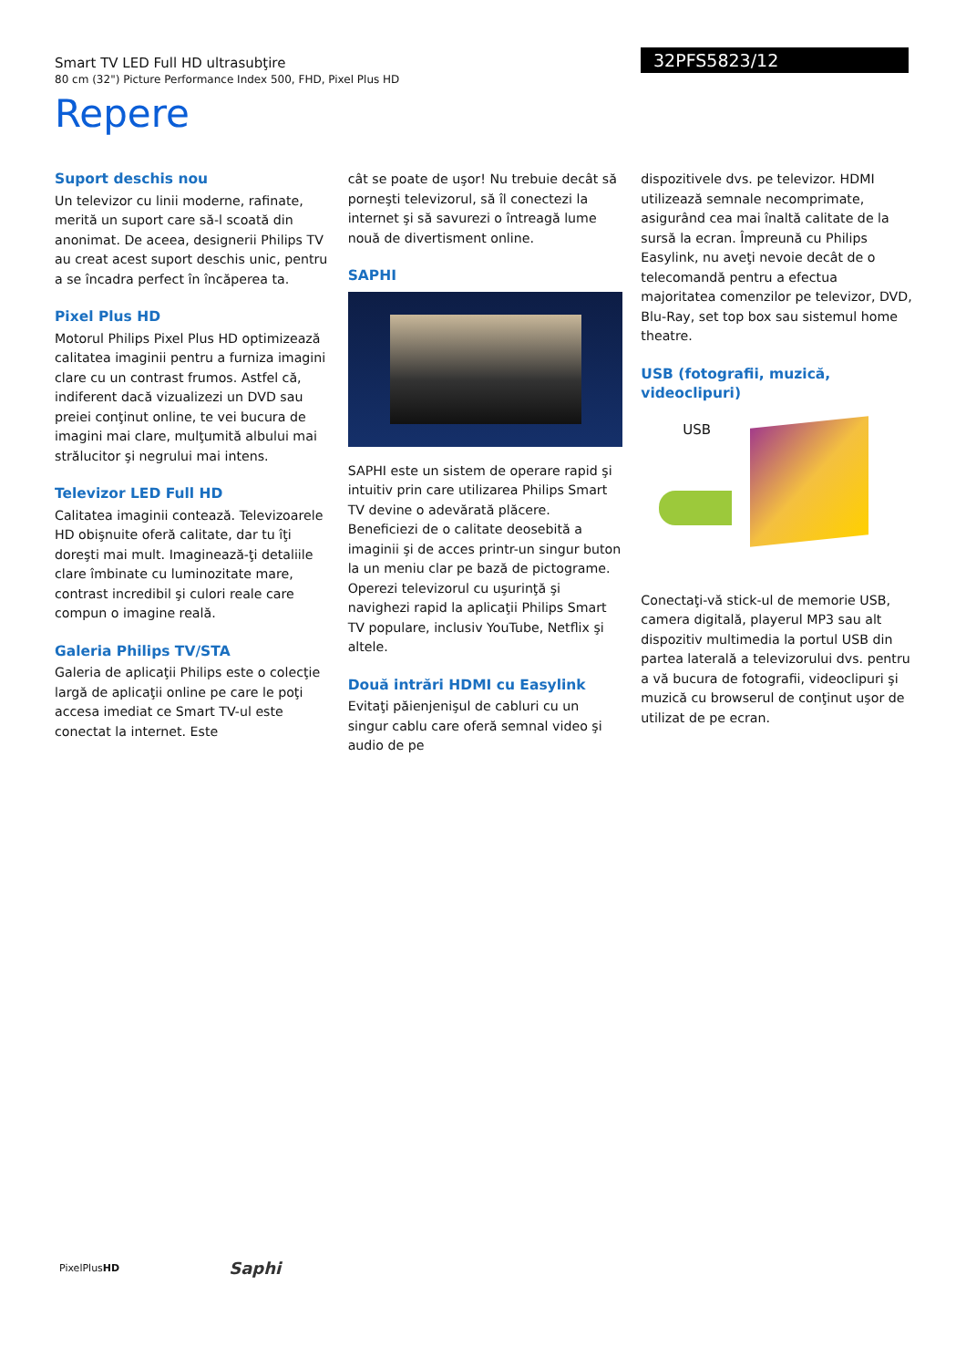Smart TV LED Full HD ultrasubţire
80 cm (32") Picture Performance Index 500, FHD, Pixel Plus HD
32PFS5823/12
Repere
Suport deschis nou
Un televizor cu linii moderne, rafinate, merită un suport care să-l scoată din anonimat. De aceea, designerii Philips TV au creat acest suport deschis unic, pentru a se încadra perfect în încăperea ta.
Pixel Plus HD
Motorul Philips Pixel Plus HD optimizează calitatea imaginii pentru a furniza imagini clare cu un contrast frumos. Astfel că, indiferent dacă vizualizezi un DVD sau preiei conţinut online, te vei bucura de imagini mai clare, mulţumită albului mai strălucitor şi negrului mai intens.
Televizor LED Full HD
Calitatea imaginii contează. Televizoarele HD obişnuite oferă calitate, dar tu îţi doreşti mai mult. Imaginează-ţi detaliile clare îmbinate cu luminozitate mare, contrast incredibil şi culori reale care compun o imagine reală.
Galeria Philips TV/STA
Galeria de aplicaţii Philips este o colecţie largă de aplicaţii online pe care le poţi accesa imediat ce Smart TV-ul este conectat la internet. Este
cât se poate de uşor! Nu trebuie decât să porneşti televizorul, să îl conectezi la internet şi să savurezi o întreagă lume nouă de divertisment online.
SAPHI
SAPHI este un sistem de operare rapid şi intuitiv prin care utilizarea Philips Smart TV devine o adevărată plăcere. Beneficiezi de o calitate deosebită a imaginii şi de acces printr-un singur buton la un meniu clar pe bază de pictograme. Operezi televizorul cu uşurinţă şi navighezi rapid la aplicaţii Philips Smart TV populare, inclusiv YouTube, Netflix şi altele.
Două intrări HDMI cu Easylink
Evitaţi păienjenişul de cabluri cu un singur cablu care oferă semnal video şi audio de pe
dispozitivele dvs. pe televizor. HDMI utilizează semnale necomprimate, asigurând cea mai înaltă calitate de la sursă la ecran. Împreună cu Philips Easylink, nu aveţi nevoie decât de o telecomandă pentru a efectua majoritatea comenzilor pe televizor, DVD, Blu-Ray, set top box sau sistemul home theatre.
USB (fotografii, muzică, videoclipuri)
USB
Conectaţi-vă stick-ul de memorie USB, camera digitală, playerul MP3 sau alt dispozitiv multimedia la portul USB din partea laterală a televizorului dvs. pentru a vă bucura de fotografii, videoclipuri şi muzică cu browserul de conţinut uşor de utilizat de pe ecran.
PixelPlusHD Saphi